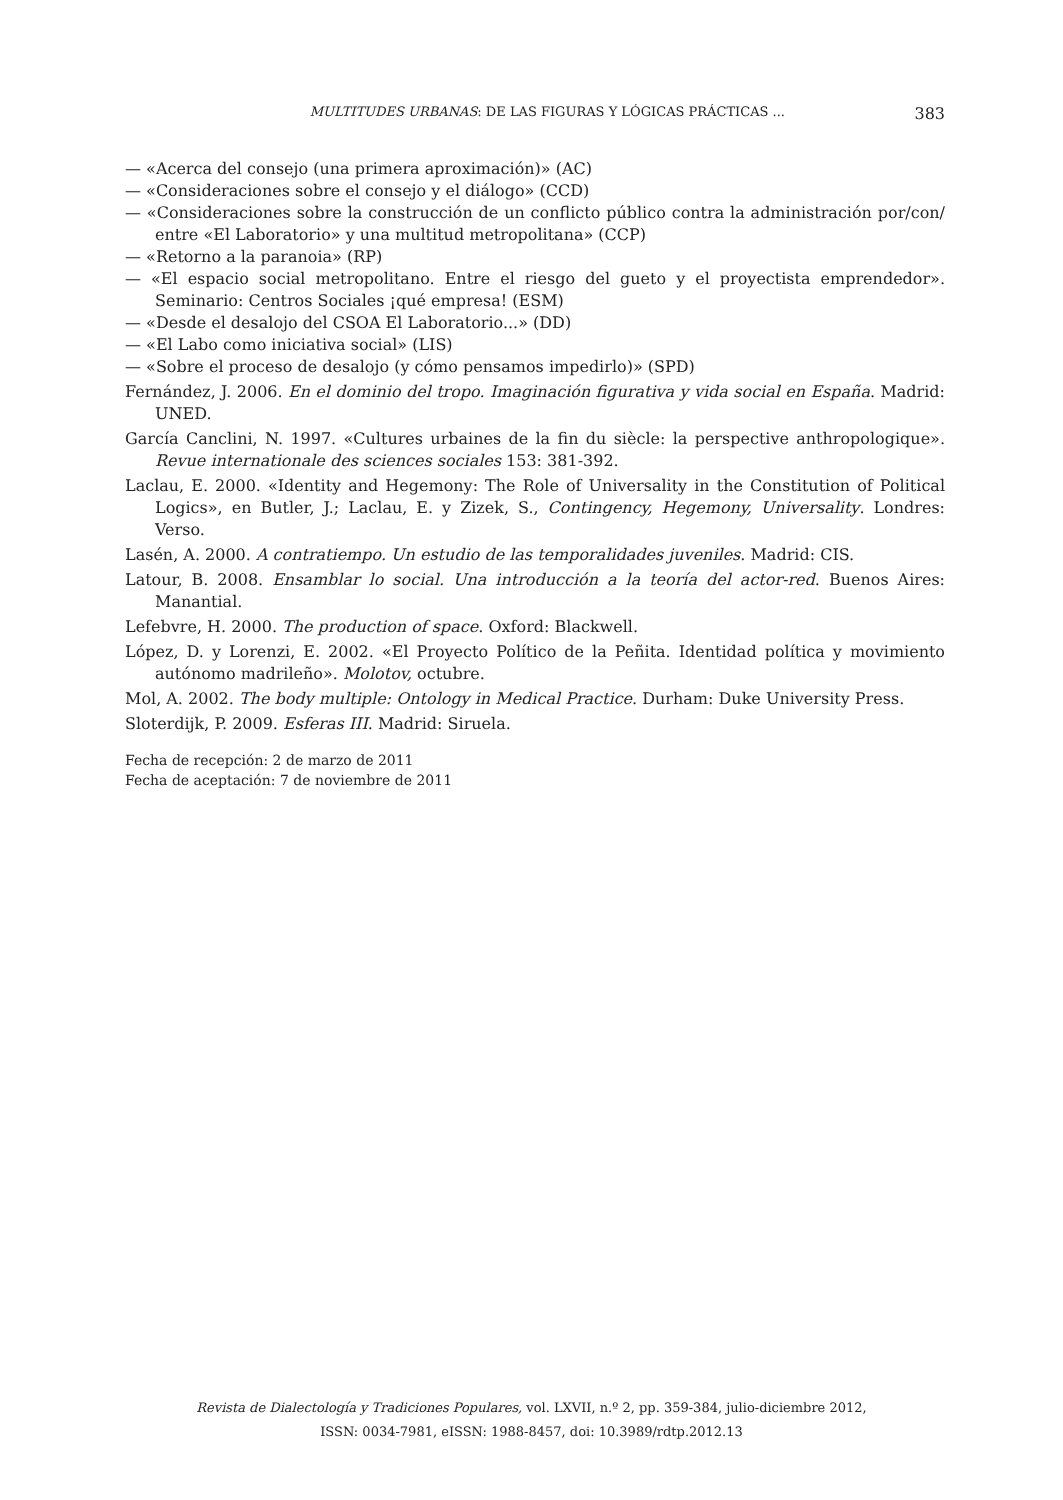MULTITUDES URBANAS: DE LAS FIGURAS Y LÓGICAS PRÁCTICAS ... 383
— «Acerca del consejo (una primera aproximación)» (AC)
— «Consideraciones sobre el consejo y el diálogo» (CCD)
— «Consideraciones sobre la construcción de un conflicto público contra la administración por/con/ entre «El Laboratorio» y una multitud metropolitana» (CCP)
— «Retorno a la paranoia» (RP)
— «El espacio social metropolitano. Entre el riesgo del gueto y el proyectista emprendedor». Seminario: Centros Sociales ¡qué empresa! (ESM)
— «Desde el desalojo del CSOA El Laboratorio...» (DD)
— «El Labo como iniciativa social» (LIS)
— «Sobre el proceso de desalojo (y cómo pensamos impedirlo)» (SPD)
Fernández, J. 2006. En el dominio del tropo. Imaginación figurativa y vida social en España. Madrid: UNED.
García Canclini, N. 1997. «Cultures urbaines de la fin du siècle: la perspective anthropologique». Revue internationale des sciences sociales 153: 381-392.
Laclau, E. 2000. «Identity and Hegemony: The Role of Universality in the Constitution of Political Logics», en Butler, J.; Laclau, E. y Zizek, S., Contingency, Hegemony, Universality. Londres: Verso.
Lasén, A. 2000. A contratiempo. Un estudio de las temporalidades juveniles. Madrid: CIS.
Latour, B. 2008. Ensamblar lo social. Una introducción a la teoría del actor-red. Buenos Aires: Manantial.
Lefebvre, H. 2000. The production of space. Oxford: Blackwell.
López, D. y Lorenzi, E. 2002. «El Proyecto Político de la Peñita. Identidad política y movimiento autónomo madrileño». Molotov, octubre.
Mol, A. 2002. The body multiple: Ontology in Medical Practice. Durham: Duke University Press.
Sloterdijk, P. 2009. Esferas III. Madrid: Siruela.
Fecha de recepción: 2 de marzo de 2011
Fecha de aceptación: 7 de noviembre de 2011
Revista de Dialectología y Tradiciones Populares, vol. LXVII, n.º 2, pp. 359-384, julio-diciembre 2012,
ISSN: 0034-7981, eISSN: 1988-8457, doi: 10.3989/rdtp.2012.13